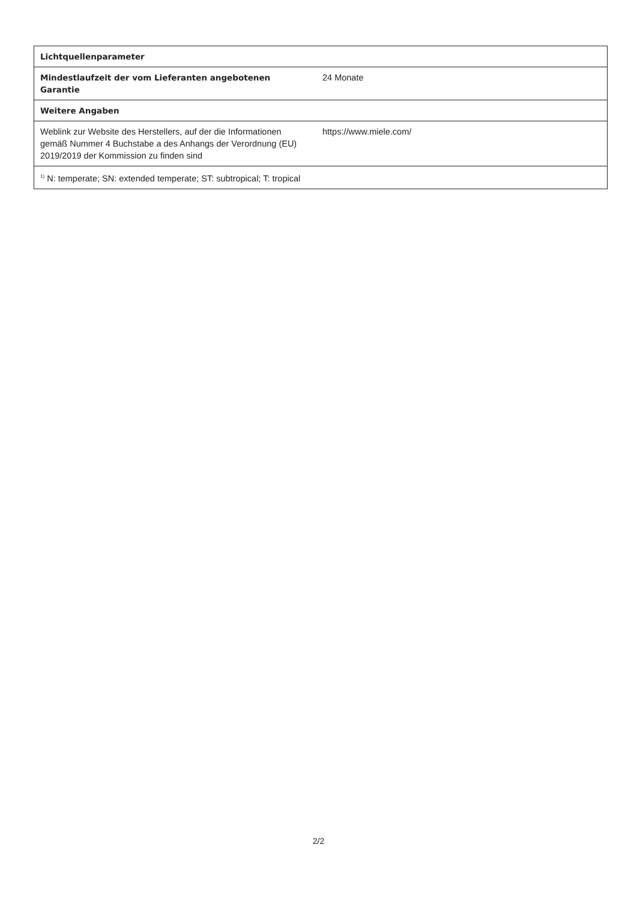| Lichtquellenparameter | |
| --- | --- |
| Mindestlaufzeit der vom Lieferanten angebotenen Garantie | 24 Monate |
| Weitere Angaben | |
| Weblink zur Website des Herstellers, auf der die Informationen gemäß Nummer 4 Buchstabe a des Anhangs der Verordnung (EU) 2019/2019 der Kommission zu finden sind | https://www.miele.com/ |
| <sup>1)</sup> N: temperate; SN: extended temperate; ST: subtropical; T: tropical | |
2/2